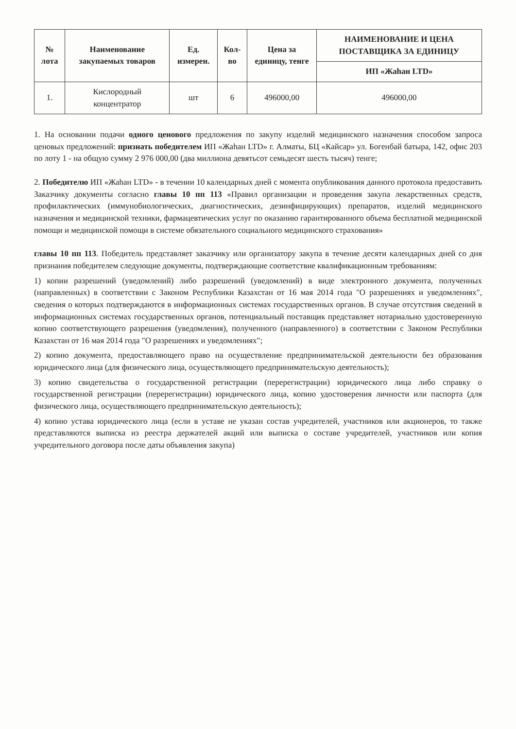| № лота | Наименование закупаемых товаров | Ед. измерен. | Кол-во | Цена за единицу, тенге | НАИМЕНОВАНИЕ И ЦЕНА ПОСТАВЩИКА ЗА ЕДИНИЦУ |
| --- | --- | --- | --- | --- | --- |
| | | | | | ИП «Жаһан LTD» |
| 1. | Кислородный концентратор | шт | 6 | 496000,00 | 496000,00 |
1. На основании подачи одного ценового предложения по закупу изделий медицинского назначения способом запроса ценовых предложений: признать победителем ИП «Жаһан LTD» г. Алматы, БЦ «Кайсар» ул. Богенбай батыра, 142, офис 203 по лоту 1 - на общую сумму 2 976 000,00 (два миллиона девятьсот семьдесят шесть тысяч) тенге;
2. Победителю ИП «Жаһан LTD» - в течении 10 календарных дней с момента опубликования данного протокола предоставить Заказчику документы согласно главы 10 пп 113 «Правил организации и проведения закупа лекарственных средств, профилактических (иммунобиологических, диагностических, дезинфицирующих) препаратов, изделий медицинского назначения и медицинской техники, фармацевтических услуг по оказанию гарантированного объема бесплатной медицинской помощи и медицинской помощи в системе обязательного социального медицинского страхования»
главы 10 пп 113. Победитель представляет заказчику или организатору закупа в течение десяти календарных дней со дня признания победителем следующие документы, подтверждающие соответствие квалификационным требованиям:
1) копии разрешений (уведомлений) либо разрешений (уведомлений) в виде электронного документа, полученных (направленных) в соответствии с Законом Республики Казахстан от 16 мая 2014 года "О разрешениях и уведомлениях", сведения о которых подтверждаются в информационных системах государственных органов. В случае отсутствия сведений в информационных системах государственных органов, потенциальный поставщик представляет нотариально удостоверенную копию соответствующего разрешения (уведомления), полученного (направленного) в соответствии с Законом Республики Казахстан от 16 мая 2014 года "О разрешениях и уведомлениях";
2) копию документа, предоставляющего право на осуществление предпринимательской деятельности без образования юридического лица (для физического лица, осуществляющего предпринимательскую деятельность);
3) копию свидетельства о государственной регистрации (перерегистрации) юридического лица либо справку о государственной регистрации (перерегистрации) юридического лица, копию удостоверения личности или паспорта (для физического лица, осуществляющего предпринимательскую деятельность);
4) копию устава юридического лица (если в уставе не указан состав учредителей, участников или акционеров, то также представляются выписка из реестра держателей акций или выписка о составе учредителей, участников или копия учредительного договора после даты объявления закупа)